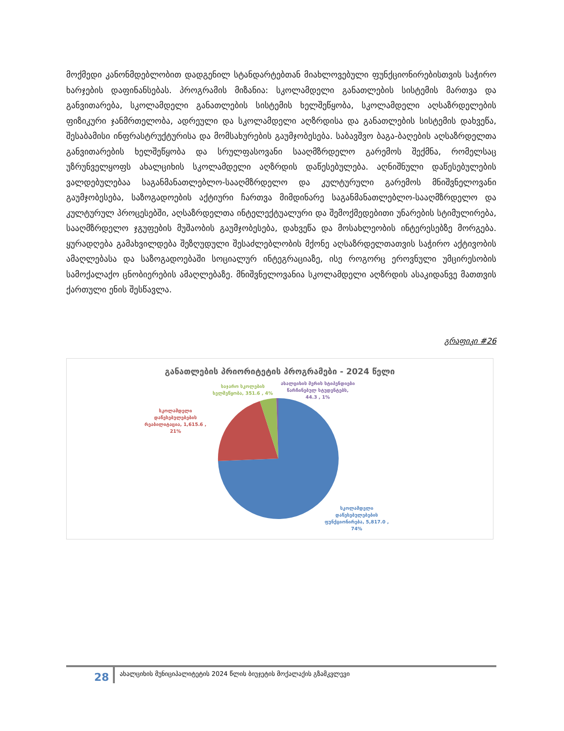მოქმედი კანონმდებლობით დადგენილ სტანდარტებთან მიახლოვებული ფუნქციონირებისთვის საჭირო ხარჯების დაფინანსებას. პროგრამის მიზანია: სკოლამდელი განათლების სისტემის მართვა და განვითარება, სკოლამდელი განათლების სისტემის ხელშეწყობა, სკოლამდელი აღსაზრდელების ფიზიკური ჯანმრთელობა, ადრეული და სკოლამდელი აღზრდისა და განათლების სისტემის დახვეწა, შესაბამისი ინფრასტრუქტურისა და მომსახურების გაუმჯობესება. საბავშვო ბაგა-ბაღების აღსაზრდელთა განვითარების ხელშეწყობა და სრულფასოვანი სააღმზრდელო გარემოს შექმნა, რომელსაც უზრუნველყოფს ახალციხის სკოლამდელი აღზრდის დაწესებულება. აღნიშნული დაწესებულების ვალდებულებაა საგანმანათლებლო-სააღმზრდელო და კულტურული გარემოს მნიშვნელოვანი გაუმჯობესება, საზოგადოების აქტიური ჩართვა მიმდინარე საგანმანათლებლო-სააღმზრდელო და კულტურულ პროცესებში, აღსაზრდელთა ინტელექტუალური და შემოქმედებითი უნარების სტიმულირება, სააღმზრდელო ჯგუფების მუშაობის გაუმჯობესება, დახვეწა და მოსახლეობის ინტერესებზე მორგება. ყურადღება გამახვილდება შეზღუდული შესაძლებლობის მქონე აღსაზრდელთათვის საჭირო აქტივობის ამაღლებასა და საზოგადოებაში სოციალურ ინტეგრაციაზე, ისე როგორც ეროვნული უმცირესობის სამოქალაქო ცნობიერების ამაღლებაზე. მნიშვნელოვანია სკოლამდელი აღზრდის ასაკიდანვე მათთვის ქართული ენის შესწავლა.
გრაფიკი #26
განათლების პრიორიტეტის პროგრამები - 2024 წელი
საჯარო სკოლების
ხელშეწყობა, 351.6 , 4%
ახალციხის მერის სტიპენდიები
წარჩინებულ სტუდენტებს,
44.3 , 1%
სკოლამდელი
დაწესებულებების
რეაბილიტაცია, 1,615.6 ,
21%
სკოლამდელი
დაწესებულებების
ფუნქციონირება, 5,817.0 ,
74%
28
ახალციხის მუნიციპალიტეტის 2024 წლის ბიუჯეტის მოქალაქის გზამკვლევი